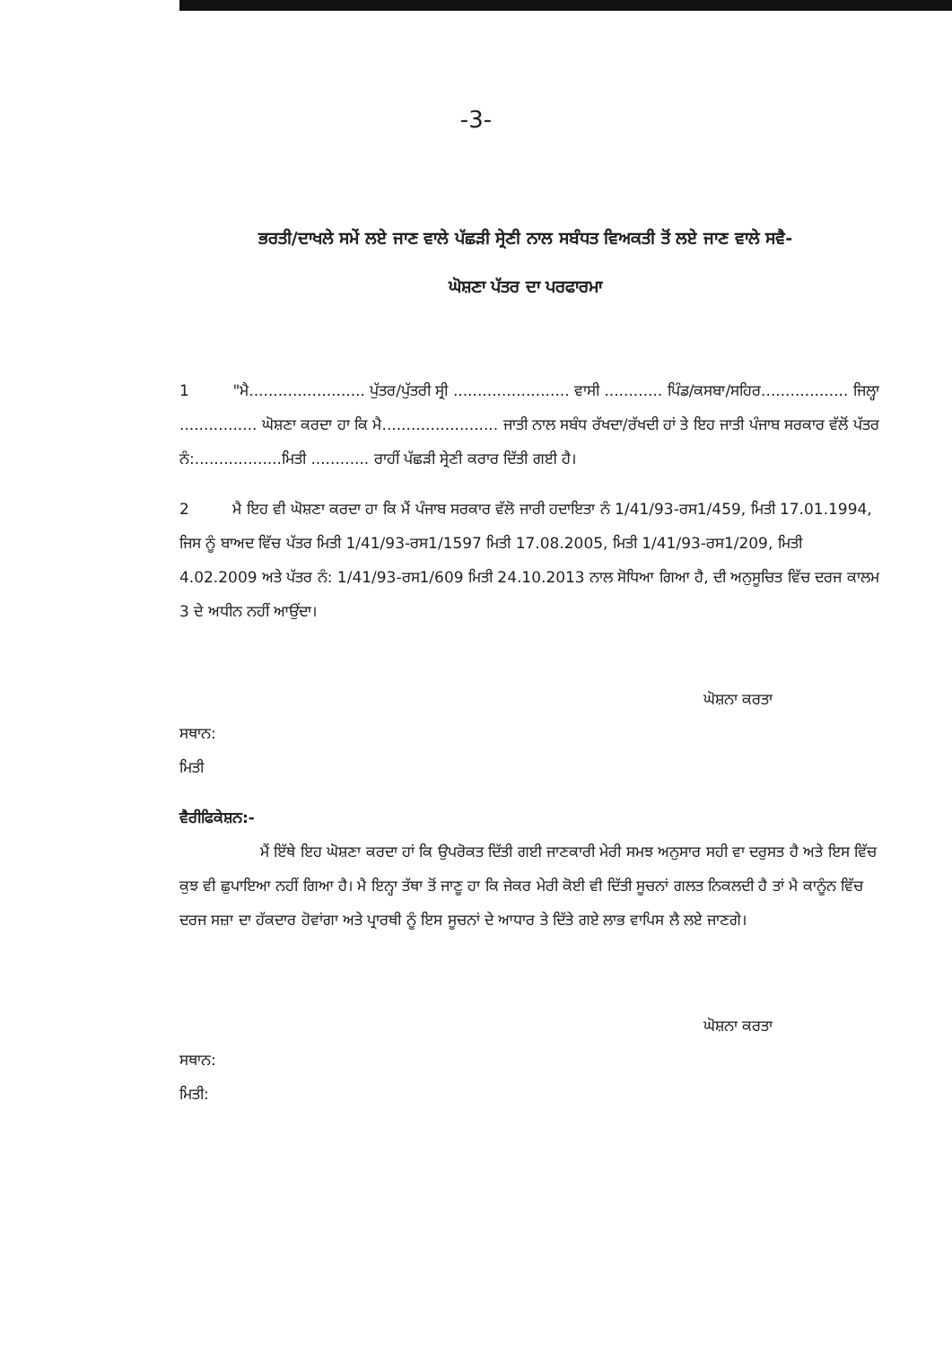-3-
ਭਰਤੀ/ਦਾਖਲੇ ਸਮੇਂ ਲਏ ਜਾਣ ਵਾਲੇ ਪੱਛੜੀ ਸ੍ਰੇਣੀ ਨਾਲ ਸਬੰਧਤ ਵਿਅਕਤੀ ਤੋਂ ਲਏ ਜਾਣ ਵਾਲੇ ਸਵੈ-
ਘੋਸ਼ਣਾ ਪੱਤਰ ਦਾ ਪਰਫਾਰਮਾ
1 "ਮੈ........................ ਪੁੱਤਰ/ਪੁੱਤਰੀ ਸ੍ਰੀ ........................ ਵਾਸੀ ............ ਪਿੰਡ/ਕਸਬਾ/ਸਹਿਰ.................. ਜਿਲ੍ਹਾ ................ ਘੋਸ਼ਣਾ ਕਰਦਾ ਹਾ ਕਿ ਮੈ........................ ਜਾਤੀ ਨਾਲ ਸਬੰਧ ਰੱਖਦਾ/ਰੱਖਦੀ ਹਾਂ ਤੇ ਇਹ ਜਾਤੀ ਪੰਜਾਬ ਸਰਕਾਰ ਵੱਲੋਂ ਪੱਤਰ ਨੰ:..................ਮਿਤੀ ............ ਰਾਹੀਂ ਪੱਛੜੀ ਸ੍ਰੇਣੀ ਕਰਾਰ ਦਿੱਤੀ ਗਈ ਹੈ।
2 ਮੈ ਇਹ ਵੀ ਘੋਸ਼ਣਾ ਕਰਦਾ ਹਾ ਕਿ ਮੈਂ ਪੰਜਾਬ ਸਰਕਾਰ ਵੱਲੋ ਜਾਰੀ ਹਦਾਇਤਾ ਨੰ 1/41/93-ਰਸ1/459, ਮਿਤੀ 17.01.1994, ਜਿਸ ਨੂੰ ਬਾਅਦ ਵਿੱਚ ਪੱਤਰ ਮਿਤੀ 1/41/93-ਰਸ1/1597 ਮਿਤੀ 17.08.2005, ਮਿਤੀ 1/41/93-ਰਸ1/209, ਮਿਤੀ 4.02.2009 ਅਤੇ ਪੱਤਰ ਨੰ: 1/41/93-ਰਸ1/609 ਮਿਤੀ 24.10.2013 ਨਾਲ ਸੋਧਿਆ ਗਿਆ ਹੈ, ਦੀ ਅਨੁਸੂਚਿਤ ਵਿੱਚ ਦਰਜ ਕਾਲਮ 3 ਦੇ ਅਧੀਨ ਨਹੀਂ ਆਉਂਦਾ।
ਘੋਸ਼ਨਾ ਕਰਤਾ
ਸਥਾਨ:
ਮਿਤੀ
ਵੈਰੀਫਿਕੇਸ਼ਨ:-
ਮੈਂ ਇੱਥੇ ਇਹ ਘੋਸ਼ਣਾ ਕਰਦਾ ਹਾਂ ਕਿ ਉਪਰੋਕਤ ਦਿੱਤੀ ਗਈ ਜਾਣਕਾਰੀ ਮੇਰੀ ਸਮਝ ਅਨੁਸਾਰ ਸਹੀ ਵਾ ਦਰੁਸਤ ਹੈ ਅਤੇ ਇਸ ਵਿੱਚ ਕੁਝ ਵੀ ਛੁਪਾਇਆ ਨਹੀਂ ਗਿਆ ਹੈ। ਮੈ ਇਨ੍ਹਾ ਤੱਥਾ ਤੋਂ ਜਾਣੂ ਹਾ ਕਿ ਜੇਕਰ ਮੇਰੀ ਕੋਈ ਵੀ ਦਿੱਤੀ ਸੂਚਨਾਂ ਗਲਤ ਨਿਕਲਦੀ ਹੈ ਤਾਂ ਮੈ ਕਾਨੂੰਨ ਵਿੱਚ ਦਰਜ ਸਜ਼ਾ ਦਾ ਹੱਕਦਾਰ ਹੋਵਾਂਗਾ ਅਤੇ ਪ੍ਰਾਰਥੀ ਨੂੰ ਇਸ ਸੂਚਨਾਂ ਦੇ ਆਧਾਰ ਤੇ ਦਿੱਤੇ ਗਏ ਲਾਭ ਵਾਪਿਸ ਲੈ ਲਏ ਜਾਣਗੇ।
ਘੋਸ਼ਨਾ ਕਰਤਾ
ਸਥਾਨ:
ਮਿਤੀ: